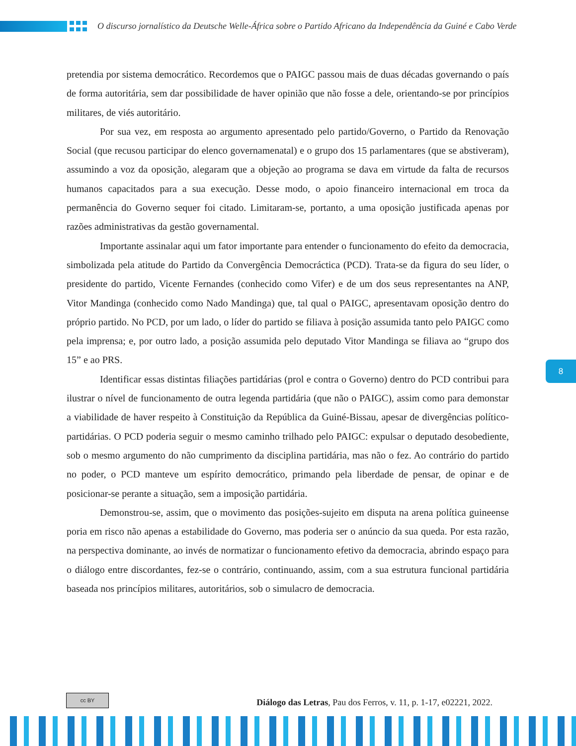O discurso jornalístico da Deutsche Welle-África sobre o Partido Africano da Independência da Guiné e Cabo Verde
pretendia por sistema democrático. Recordemos que o PAIGC passou mais de duas décadas governando o país de forma autoritária, sem dar possibilidade de haver opinião que não fosse a dele, orientando-se por princípios militares, de viés autoritário.
Por sua vez, em resposta ao argumento apresentado pelo partido/Governo, o Partido da Renovação Social (que recusou participar do elenco governamenatal) e o grupo dos 15 parlamentares (que se abstiveram), assumindo a voz da oposição, alegaram que a objeção ao programa se dava em virtude da falta de recursos humanos capacitados para a sua execução. Desse modo, o apoio financeiro internacional em troca da permanência do Governo sequer foi citado. Limitaram-se, portanto, a uma oposição justificada apenas por razões administrativas da gestão governamental.
Importante assinalar aqui um fator importante para entender o funcionamento do efeito da democracia, simbolizada pela atitude do Partido da Convergência Democráctica (PCD). Trata-se da figura do seu líder, o presidente do partido, Vicente Fernandes (conhecido como Vifer) e de um dos seus representantes na ANP, Vitor Mandinga (conhecido como Nado Mandinga) que, tal qual o PAIGC, apresentavam oposição dentro do próprio partido. No PCD, por um lado, o líder do partido se filiava à posição assumida tanto pelo PAIGC como pela imprensa; e, por outro lado, a posição assumida pelo deputado Vitor Mandinga se filiava ao “grupo dos 15” e ao PRS.
Identificar essas distintas filiações partidárias (prol e contra o Governo) dentro do PCD contribui para ilustrar o nível de funcionamento de outra legenda partidária (que não o PAIGC), assim como para demonstar a viabilidade de haver respeito à Constituição da República da Guiné-Bissau, apesar de divergências político-partidárias. O PCD poderia seguir o mesmo caminho trilhado pelo PAIGC: expulsar o deputado desobediente, sob o mesmo argumento do não cumprimento da disciplina partidária, mas não o fez. Ao contrário do partido no poder, o PCD manteve um espírito democrático, primando pela liberdade de pensar, de opinar e de posicionar-se perante a situação, sem a imposição partidária.
Demonstrou-se, assim, que o movimento das posições-sujeito em disputa na arena política guineense poria em risco não apenas a estabilidade do Governo, mas poderia ser o anúncio da sua queda. Por esta razão, na perspectiva dominante, ao invés de normatizar o funcionamento efetivo da democracia, abrindo espaço para o diálogo entre discordantes, fez-se o contrário, continuando, assim, com a sua estrutura funcional partidária baseada nos princípios militares, autoritários, sob o simulacro de democracia.
8
cc BY
Diálogo das Letras, Pau dos Ferros, v. 11, p. 1-17, e02221, 2022.